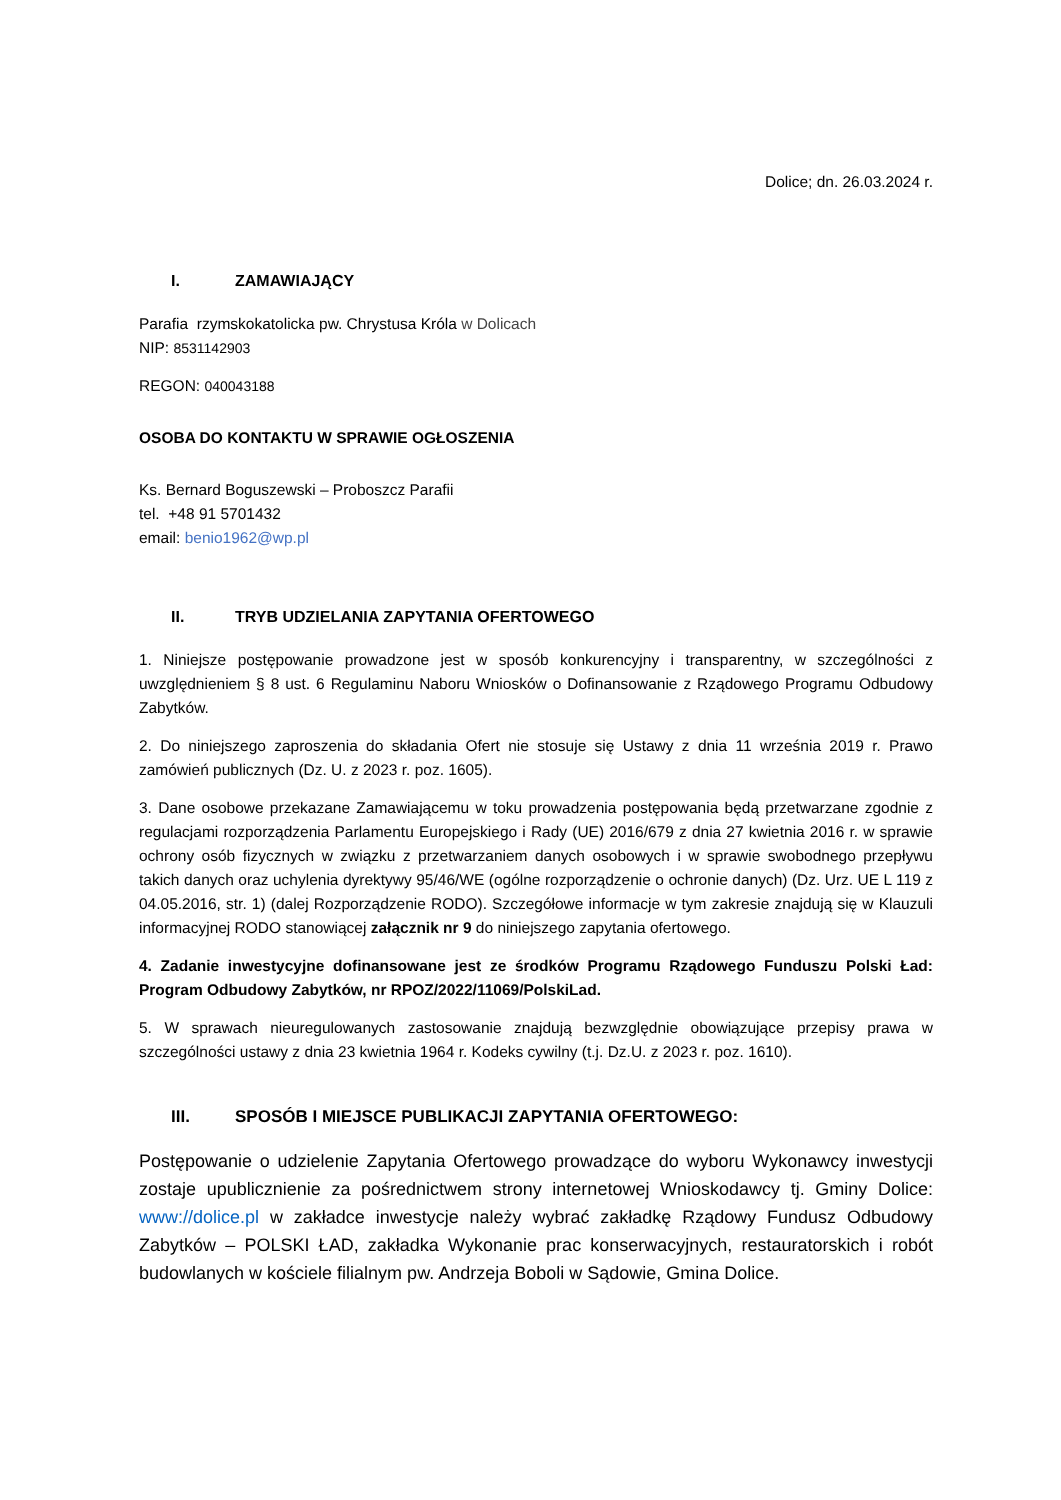Dolice; dn. 26.03.2024 r.
I. ZAMAWIAJĄCY
Parafia rzymskokatolicka pw. Chrystusa Króla w Dolicach
NIP: 8531142903
REGON: 040043188
OSOBA DO KONTAKTU W SPRAWIE OGŁOSZENIA
Ks. Bernard Boguszewski – Proboszcz Parafii
tel. +48 91 5701432
email: benio1962@wp.pl
II. TRYB UDZIELANIA ZAPYTANIA OFERTOWEGO
1. Niniejsze postępowanie prowadzone jest w sposób konkurencyjny i transparentny, w szczególności z uwzględnieniem § 8 ust. 6 Regulaminu Naboru Wniosków o Dofinansowanie z Rządowego Programu Odbudowy Zabytków.
2. Do niniejszego zaproszenia do składania Ofert nie stosuje się Ustawy z dnia 11 września 2019 r. Prawo zamówień publicznych (Dz. U. z 2023 r. poz. 1605).
3. Dane osobowe przekazane Zamawiającemu w toku prowadzenia postępowania będą przetwarzane zgodnie z regulacjami rozporządzenia Parlamentu Europejskiego i Rady (UE) 2016/679 z dnia 27 kwietnia 2016 r. w sprawie ochrony osób fizycznych w związku z przetwarzaniem danych osobowych i w sprawie swobodnego przepływu takich danych oraz uchylenia dyrektywy 95/46/WE (ogólne rozporządzenie o ochronie danych) (Dz. Urz. UE L 119 z 04.05.2016, str. 1) (dalej Rozporządzenie RODO). Szczegółowe informacje w tym zakresie znajdują się w Klauzuli informacyjnej RODO stanowiącej załącznik nr 9 do niniejszego zapytania ofertowego.
4. Zadanie inwestycyjne dofinansowane jest ze środków Programu Rządowego Funduszu Polski Ład: Program Odbudowy Zabytków, nr RPOZ/2022/11069/PolskiLad.
5. W sprawach nieuregulowanych zastosowanie znajdują bezwzględnie obowiązujące przepisy prawa w szczególności ustawy z dnia 23 kwietnia 1964 r. Kodeks cywilny (t.j. Dz.U. z 2023 r. poz. 1610).
III. SPOSÓB I MIEJSCE PUBLIKACJI ZAPYTANIA OFERTOWEGO:
Postępowanie o udzielenie Zapytania Ofertowego prowadzące do wyboru Wykonawcy inwestycji zostaje upublicznienie za pośrednictwem strony internetowej Wnioskodawcy tj. Gminy Dolice: www://dolice.pl w zakładce inwestycje należy wybrać zakładkę Rządowy Fundusz Odbudowy Zabytków – POLSKI ŁAD, zakładka Wykonanie prac konserwacyjnych, restauratorskich i robót budowlanych w kościele filialnym pw. Andrzeja Boboli w Sądowie, Gmina Dolice.